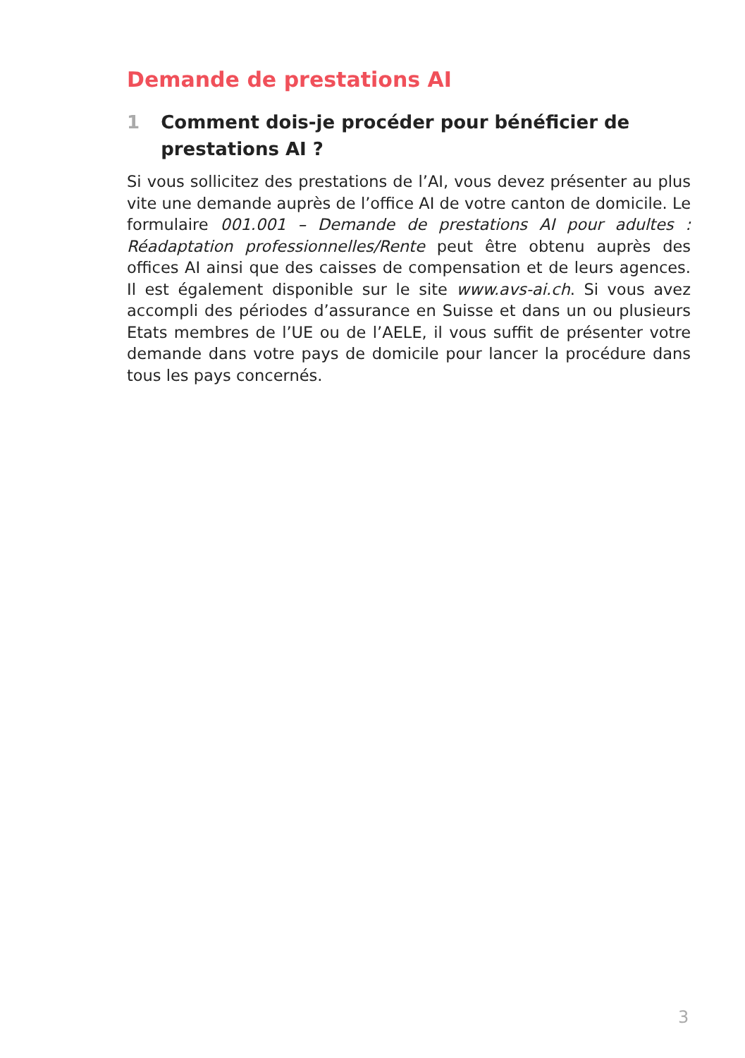Demande de prestations AI
1 Comment dois-je procéder pour bénéficier de prestations AI ?
Si vous sollicitez des prestations de l’AI, vous devez présenter au plus vite une demande auprès de l’office AI de votre canton de domicile. Le formulaire 001.001 – Demande de prestations AI pour adultes : Réadaptation professionnelles/Rente peut être obtenu auprès des offices AI ainsi que des caisses de compensation et de leurs agences. Il est également disponible sur le site www.avs-ai.ch. Si vous avez accompli des périodes d’assurance en Suisse et dans un ou plusieurs Etats membres de l’UE ou de l’AELE, il vous suffit de présenter votre demande dans votre pays de domicile pour lancer la procédure dans tous les pays concernés.
3